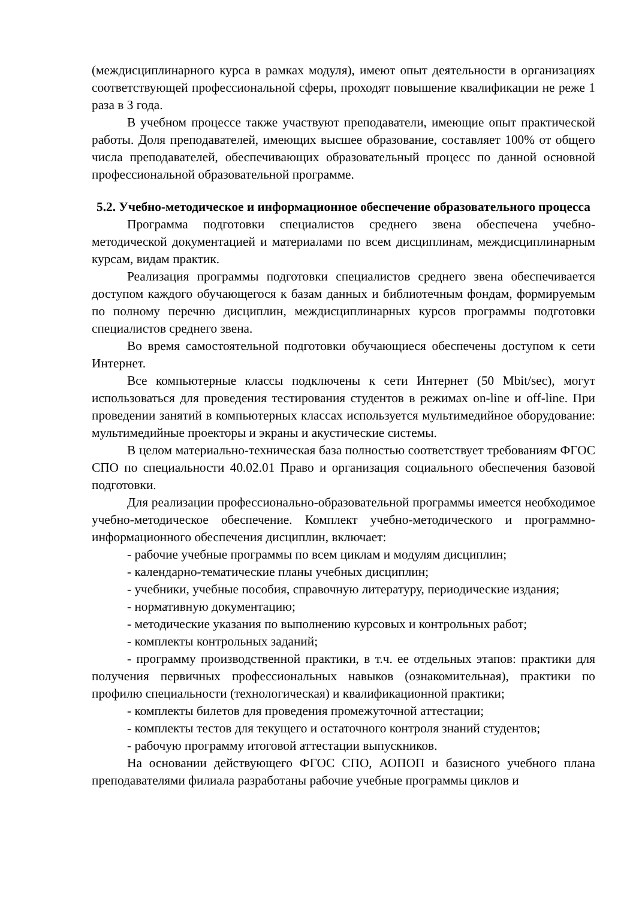(междисциплинарного курса в рамках модуля), имеют опыт деятельности в организациях соответствующей профессиональной сферы, проходят повышение квалификации не реже 1 раза в 3 года.
В учебном процессе также участвуют преподаватели, имеющие опыт практической работы. Доля преподавателей, имеющих высшее образование, составляет 100% от общего числа преподавателей, обеспечивающих образовательный процесс по данной основной профессиональной образовательной программе.
5.2. Учебно-методическое и информационное обеспечение образовательного процесса
Программа подготовки специалистов среднего звена обеспечена учебно-методической документацией и материалами по всем дисциплинам, междисциплинарным курсам, видам практик.
Реализация программы подготовки специалистов среднего звена обеспечивается доступом каждого обучающегося к базам данных и библиотечным фондам, формируемым по полному перечню дисциплин, междисциплинарных курсов программы подготовки специалистов среднего звена.
Во время самостоятельной подготовки обучающиеся обеспечены доступом к сети Интернет.
Все компьютерные классы подключены к сети Интернет (50 Mbit/sec), могут использоваться для проведения тестирования студентов в режимах on-line и off-line. При проведении занятий в компьютерных классах используется мультимедийное оборудование: мультимедийные проекторы и экраны и акустические системы.
В целом материально-техническая база полностью соответствует требованиям ФГОС СПО по специальности 40.02.01 Право и организация социального обеспечения базовой подготовки.
Для реализации профессионально-образовательной программы имеется необходимое учебно-методическое обеспечение. Комплект учебно-методического и программно-информационного обеспечения дисциплин, включает:
- рабочие учебные программы по всем циклам и модулям дисциплин;
- календарно-тематические планы учебных дисциплин;
- учебники, учебные пособия, справочную литературу, периодические издания;
- нормативную документацию;
- методические указания по выполнению курсовых и контрольных работ;
- комплекты контрольных заданий;
- программу производственной практики, в т.ч. ее отдельных этапов: практики для получения первичных профессиональных навыков (ознакомительная), практики по профилю специальности (технологическая) и квалификационной практики;
- комплекты билетов для проведения промежуточной аттестации;
- комплекты тестов для текущего и остаточного контроля знаний студентов;
- рабочую программу итоговой аттестации выпускников.
На основании действующего ФГОС СПО, АОПОП и базисного учебного плана преподавателями филиала разработаны рабочие учебные программы циклов и